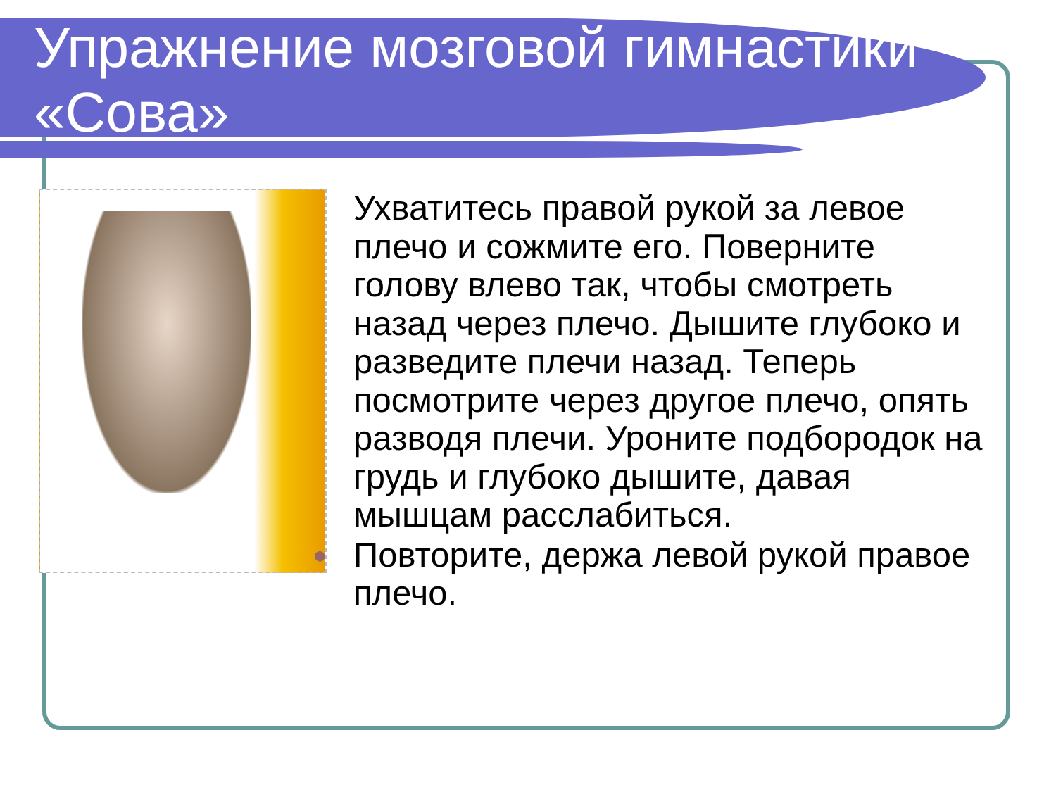Упражнение мозговой гимнастики
«Сова»
Ухватитесь правой рукой за левое плечо и сожмите его. Поверните голову влево так, чтобы смотреть назад через плечо. Дышите глубоко и разведите плечи назад. Теперь посмотрите через другое плечо, опять разводя плечи. Уроните подбородок на грудь и глубоко дышите, давая мышцам расслабиться.
● Повторите, держа левой рукой правое плечо.